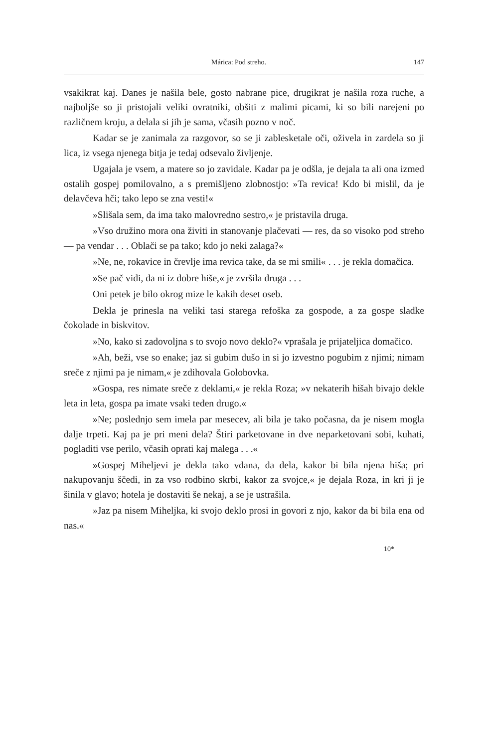Márica: Pod streho. 147
vsakikrat kaj. Danes je našila bele, gosto nabrane pice, drugikrat je našila roza ruche, a najboljše so ji pristojali veliki ovratniki, obšiti z malimi picami, ki so bili narejeni po različnem kroju, a delala si jih je sama, včasih pozno v noč.
Kadar se je zanimala za razgovor, so se ji zablesketale oči, oživela in zardela so ji lica, iz vsega njenega bitja je tedaj odsevalo življenje.
Ugajala je vsem, a matere so jo zavidale. Kadar pa je odšla, je dejala ta ali ona izmed ostalih gospej pomilovalno, a s premišljeno zlobnostjo: »Ta revica! Kdo bi mislil, da je delavčeva hči; tako lepo se zna vesti!«
»Slišala sem, da ima tako malovredno sestro,« je pristavila druga.
»Vso družino mora ona živiti in stanovanje plačevati — res, da so visoko pod streho — pa vendar . . . Oblači se pa tako; kdo jo neki zalaga?«
»Ne, ne, rokavice in črevlje ima revica take, da se mi smili« . . . je rekla domačica.
»Se pač vidi, da ni iz dobre hiše,« je zvršila druga . . .
Oni petek je bilo okrog mize le kakih deset oseb.
Dekla je prinesla na veliki tasi starega refoška za gospode, a za gospe sladke čokolade in biskvitov.
»No, kako si zadovoljna s to svojo novo deklo?« vprašala je prijateljica domačico.
»Ah, beži, vse so enake; jaz si gubim dušo in si jo izvestno pogubim z njimi; nimam sreče z njimi pa je nimam,« je zdihovala Golobovka.
»Gospa, res nimate sreče z deklami,« je rekla Roza; »v nekaterih hišah bivajo dekle leta in leta, gospa pa imate vsaki teden drugo.«
»Ne; poslednjo sem imela par mesecev, ali bila je tako počasna, da je nisem mogla dalje trpeti. Kaj pa je pri meni dela? Štiri parketovane in dve neparketovani sobi, kuhati, pogladiti vse perilo, včasih oprati kaj malega . . .«
»Gospej Miheljevi je dekla tako vdana, da dela, kakor bi bila njena hiša; pri nakupovanju ščedi, in za vso rodbino skrbi, kakor za svojce,« je dejala Roza, in kri ji je šinila v glavo; hotela je dostaviti še nekaj, a se je ustrašila.
»Jaz pa nisem Miheljka, ki svojo deklo prosi in govori z njo, kakor da bi bila ena od nas.«
10*